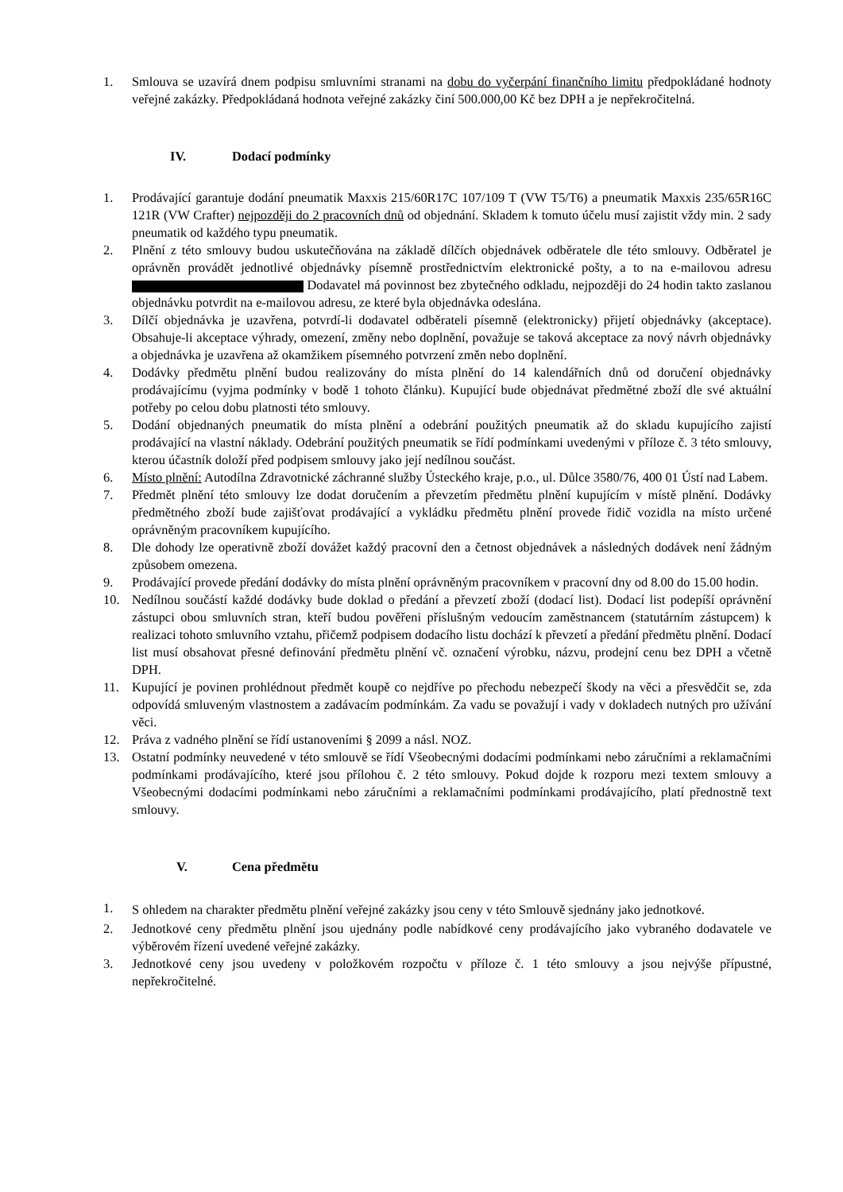1. Smlouva se uzavírá dnem podpisu smluvními stranami na dobu do vyčerpání finančního limitu předpokládané hodnoty veřejné zakázky. Předpokládaná hodnota veřejné zakázky činí 500.000,00 Kč bez DPH a je nepřekročitelná.
IV. Dodací podmínky
1. Prodávající garantuje dodání pneumatik Maxxis 215/60R17C 107/109 T (VW T5/T6) a pneumatik Maxxis 235/65R16C 121R (VW Crafter) nejpozději do 2 pracovních dnů od objednání. Skladem k tomuto účelu musí zajistit vždy min. 2 sady pneumatik od každého typu pneumatik.
2. Plnění z této smlouvy budou uskutečňována na základě dílčích objednávek odběratele dle této smlouvy. Odběratel je oprávněn provádět jednotlivé objednávky písemně prostřednictvím elektronické pošty, a to na e-mailovou adresu Dodavatel má povinnost bez zbytečného odkladu, nejpozději do 24 hodin takto zaslanou objednávku potvrdit na e-mailovou adresu, ze které byla objednávka odeslána.
3. Dílčí objednávka je uzavřena, potvrdí-li dodavatel odběrateli písemně (elektronicky) přijetí objednávky (akceptace). Obsahuje-li akceptace výhrady, omezení, změny nebo doplnění, považuje se taková akceptace za nový návrh objednávky a objednávka je uzavřena až okamžikem písemného potvrzení změn nebo doplnění.
4. Dodávky předmětu plnění budou realizovány do místa plnění do 14 kalendářních dnů od doručení objednávky prodávajícímu (vyjma podmínky v bodě 1 tohoto článku). Kupující bude objednávat předmětné zboží dle své aktuální potřeby po celou dobu platnosti této smlouvy.
5. Dodání objednaných pneumatik do místa plnění a odebrání použitých pneumatik až do skladu kupujícího zajistí prodávající na vlastní náklady. Odebrání použitých pneumatik se řídí podmínkami uvedenými v příloze č. 3 této smlouvy, kterou účastník doloží před podpisem smlouvy jako její nedílnou součást.
6. Místo plnění: Autodílna Zdravotnické záchranné služby Ústeckého kraje, p.o., ul. Důlce 3580/76, 400 01 Ústí nad Labem.
7. Předmět plnění této smlouvy lze dodat doručením a převzetím předmětu plnění kupujícím v místě plnění. Dodávky předmětného zboží bude zajišťovat prodávající a vykládku předmětu plnění provede řidič vozidla na místo určené oprávněným pracovníkem kupujícího.
8. Dle dohody lze operativně zboží dovážet každý pracovní den a četnost objednávek a následných dodávek není žádným způsobem omezena.
9. Prodávající provede předání dodávky do místa plnění oprávněným pracovníkem v pracovní dny od 8.00 do 15.00 hodin.
10. Nedílnou součástí každé dodávky bude doklad o předání a převzetí zboží (dodací list). Dodací list podepíší oprávnění zástupci obou smluvních stran, kteří budou pověřeni příslušným vedoucím zaměstnancem (statutárním zástupcem) k realizaci tohoto smluvního vztahu, přičemž podpisem dodacího listu dochází k převzetí a předání předmětu plnění. Dodací list musí obsahovat přesné definování předmětu plnění vč. označení výrobku, názvu, prodejní cenu bez DPH a včetně DPH.
11. Kupující je povinen prohlédnout předmět koupě co nejdříve po přechodu nebezpečí škody na věci a přesvědčit se, zda odpovídá smluveným vlastnostem a zadávacím podmínkám. Za vadu se považují i vady v dokladech nutných pro užívání věci.
12. Práva z vadného plnění se řídí ustanoveními § 2099 a násl. NOZ.
13. Ostatní podmínky neuvedené v této smlouvě se řídí Všeobecnými dodacími podmínkami nebo záručními a reklamačními podmínkami prodávajícího, které jsou přílohou č. 2 této smlouvy. Pokud dojde k rozporu mezi textem smlouvy a Všeobecnými dodacími podmínkami nebo záručními a reklamačními podmínkami prodávajícího, platí přednostně text smlouvy.
V. Cena předmětu
1. S ohledem na charakter předmětu plnění veřejné zakázky jsou ceny v této Smlouvě sjednány jako jednotkové.
2. Jednotkové ceny předmětu plnění jsou ujednány podle nabídkové ceny prodávajícího jako vybraného dodavatele ve výběrovém řízení uvedené veřejné zakázky.
3. Jednotkové ceny jsou uvedeny v položkovém rozpočtu v příloze č. 1 této smlouvy a jsou nejvýše přípustné, nepřekročitelné.